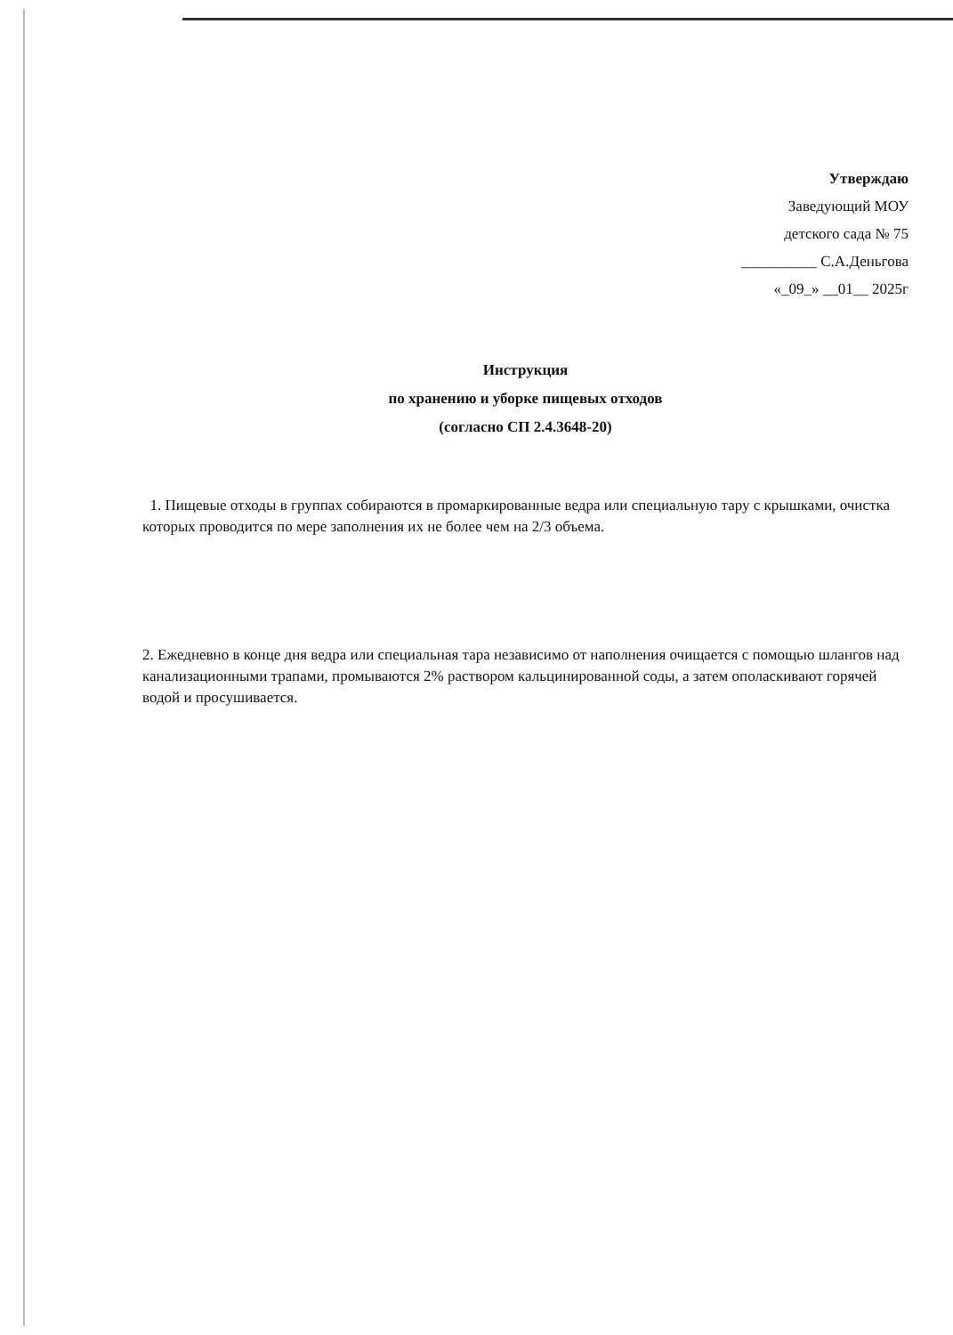Утверждаю
Заведующий МОУ
детского сада № 75
__________ С.А.Деньгова
«_09_» __01__ 2025г
Инструкция
по хранению и уборке пищевых отходов
(согласно СП 2.4.3648-20)
1. Пищевые отходы в группах собираются в промаркированные ведра или специальную тару с крышками, очистка которых проводится по мере заполнения их не более чем на 2/3 объема.
2. Ежедневно в конце дня ведра или специальная тара независимо от наполнения очищается с помощью шлангов над канализационными трапами, промываются 2% раствором кальцинированной соды, а затем ополаскивают горячей водой и просушивается.